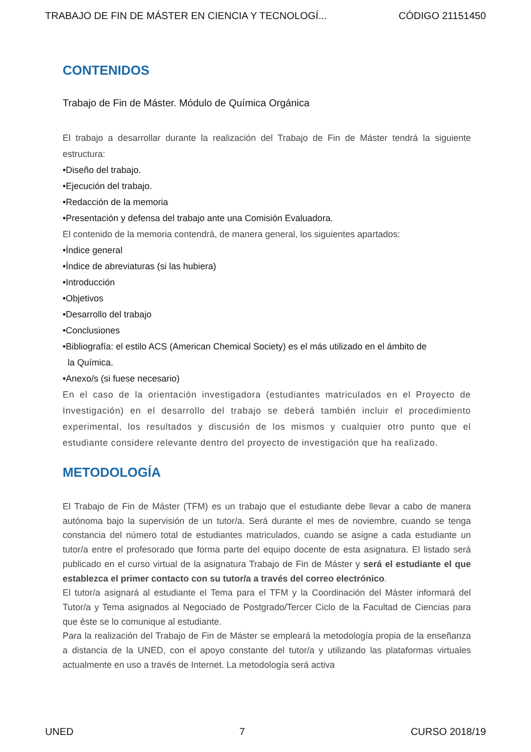TRABAJO DE FIN DE MÁSTER EN CIENCIA Y TECNOLOGÍ... CÓDIGO 21151450
CONTENIDOS
Trabajo de Fin de Máster. Módulo de Química Orgánica
El trabajo a desarrollar durante la realización del Trabajo de Fin de Máster tendrá la siguiente estructura:
•Diseño del trabajo.
•Ejecución del trabajo.
•Redacción de la memoria
•Presentación y defensa del trabajo ante una Comisión Evaluadora.
El contenido de la memoria contendrá, de manera general, los siguientes apartados:
•Índice general
•Índice de abreviaturas (si las hubiera)
•Introducción
•Objetivos
•Desarrollo del trabajo
•Conclusiones
•Bibliografía: el estilo ACS (American Chemical Society) es el más utilizado en el ámbito de
la Química.
•Anexo/s (si fuese necesario)
En el caso de la orientación investigadora (estudiantes matriculados en el Proyecto de Investigación) en el desarrollo del trabajo se deberá también incluir el procedimiento experimental, los resultados y discusión de los mismos y cualquier otro punto que el estudiante considere relevante dentro del proyecto de investigación que ha realizado.
METODOLOGÍA
El Trabajo de Fin de Máster (TFM) es un trabajo que el estudiante debe llevar a cabo de manera autónoma bajo la supervisión de un tutor/a. Será durante el mes de noviembre, cuando se tenga constancia del número total de estudiantes matriculados, cuando se asigne a cada estudiante un tutor/a entre el profesorado que forma parte del equipo docente de esta asignatura. El listado será publicado en el curso virtual de la asignatura Trabajo de Fin de Máster y será el estudiante el que establezca el primer contacto con su tutor/a a través del correo electrónico.
El tutor/a asignará al estudiante el Tema para el TFM y la Coordinación del Máster informará del Tutor/a y Tema asignados al Negociado de Postgrado/Tercer Ciclo de la Facultad de Ciencias para que éste se lo comunique al estudiante.
Para la realización del Trabajo de Fin de Máster se empleará la metodología propia de la enseñanza a distancia de la UNED, con el apoyo constante del tutor/a y utilizando las plataformas virtuales actualmente en uso a través de Internet. La metodología será activa
UNED 7 CURSO 2018/19